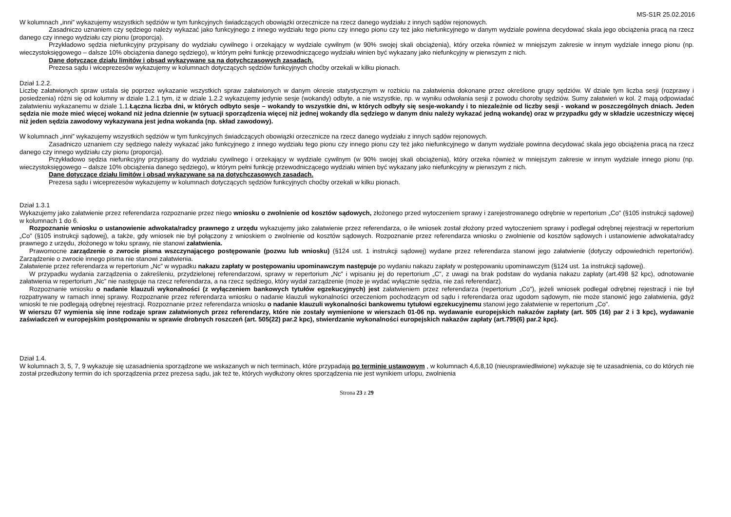MS-S1R 25.02.2016
W kolumnach „inni” wykazujemy wszystkich sędziów w tym funkcyjnych świadczących obowiązki orzecznicze na rzecz danego wydziału z innych sądów rejonowych.
Zasadniczo uznaniem czy sędziego należy wykazać jako funkcyjnego z innego wydziału tego pionu czy innego pionu czy też jako niefunkcyjnego w danym wydziale powinna decydować skala jego obciążenia pracą na rzecz danego czy innego wydziału czy pionu (proporcja).
Przykładowo sędzia niefunkcyjny przypisany do wydziału cywilnego i orzekający w wydziale cywilnym (w 90% swojej skali obciążenia), który orzeka również w mniejszym zakresie w innym wydziale innego pionu (np. wieczystoksięgowego – dalsze 10% obciążenia danego sędziego), w którym pełni funkcję przewodniczącego wydziału winien być wykazany jako niefunkcyjny w pierwszym z nich.
Dane dotyczące działu limitów i obsad wykazywane są na dotychczasowych zasadach.
Prezesa sądu i wiceprezesów wykazujemy w kolumnach dotyczących sędziów funkcyjnych choćby orzekali w kilku pionach.
Dział 1.2.2.
Liczbę załatwionych spraw ustala się poprzez wykazanie wszystkich spraw załatwionych w danym okresie statystycznym w rozbiciu na załatwienia dokonane przez określone grupy sędziów. W dziale tym liczba sesji (rozprawy i posiedzenia) różni się od kolumny w dziale 1.2.1 tym, iż w dziale 1.2.2 wykazujemy jedynie sesje (wokandy) odbyte, a nie wszystkie, np. w wyniku odwołania sesji z powodu choroby sędziów. Sumy załatwień w kol. 2 mają odpowiadać załatwieniu wykazanemu w dziale 1.1.Łączna liczba dni, w których odbyto sesje – wokandy to wszystkie dni, w których odbyły się sesje-wokandy i to niezależnie od liczby sesji - wokand w poszczególnych dniach. Jeden sędzia nie może mieć więcej wokand niż jedna dziennie (w sytuacji sporządzenia więcej niż jednej wokandy dla sędziego w danym dniu należy wykazać jedną wokandę) oraz w przypadku gdy w składzie uczestniczy więcej niż jeden sędzia zawodowy wykazywana jest jedna wokanda (np. skład zawodowy).
W kolumnach „inni” wykazujemy wszystkich sędziów w tym funkcyjnych świadczących obowiązki orzecznicze na rzecz danego wydziału z innych sądów rejonowych.
Zasadniczo uznaniem czy sędziego należy wykazać jako funkcyjnego z innego wydziału tego pionu czy innego pionu czy też jako niefunkcyjnego w danym wydziale powinna decydować skala jego obciążenia pracą na rzecz danego czy innego wydziału czy pionu (proporcja).
Przykładowo sędzia niefunkcyjny przypisany do wydziału cywilnego i orzekający w wydziale cywilnym (w 90% swojej skali obciążenia), który orzeka również w mniejszym zakresie w innym wydziale innego pionu (np. wieczystoksięgowego – dalsze 10% obciążenia danego sędziego), w którym pełni funkcję przewodniczącego wydziału winien być wykazany jako niefunkcyjny w pierwszym z nich.
Dane dotyczące działu limitów i obsad wykazywane są na dotychczasowych zasadach.
Prezesa sądu i wiceprezesów wykazujemy w kolumnach dotyczących sędziów funkcyjnych choćby orzekali w kilku pionach.
Dział 1.3.1
Wykazujemy jako załatwienie przez referendarza rozpoznanie przez niego wniosku o zwolnienie od kosztów sądowych, złożonego przed wytoczeniem sprawy i zarejestrowanego odrębnie w repertorium „Co” (§105 instrukcji sądowej) w kolumnach 1 do 6.
Rozpoznanie wniosku o ustanowienie adwokata/radcy prawnego z urzędu wykazujemy jako załatwienie przez referendarza, o ile wniosek został złożony przed wytoczeniem sprawy i podlegał odrębnej rejestracji w repertorium „Co” (§105 instrukcji sądowej), a także, gdy wniosek nie był połączony z wnioskiem o zwolnienie od kosztów sądowych. Rozpoznanie przez referendarza wniosku o zwolnienie od kosztów sądowych i ustanowienie adwokata/radcy prawnego z urzędu, złożonego w toku sprawy, nie stanowi załatwienia.
Prawomocne zarządzenie o zwrocie pisma wszczynającego postępowanie (pozwu lub wniosku) (§124 ust. 1 instrukcji sądowej) wydane przez referendarza stanowi jego załatwienie (dotyczy odpowiednich repertoriów). Zarządzenie o zwrocie innego pisma nie stanowi załatwienia.
Załatwienie przez referendarza w repertorium „Nc” w wypadku nakazu zapłaty w postępowaniu upominawczym następuje po wydaniu nakazu zapłaty w postępowaniu upominawczym (§124 ust. 1a instrukcji sądowej).
W przypadku wydania zarządzenia o zakreśleniu, przydzielonej referendarzowi, sprawy w repertorium „Nc” i wpisaniu jej do repertorium „C”, z uwagi na brak podstaw do wydania nakazu zapłaty (art.498 §2 kpc), odnotowanie załatwienia w repertorium „Nc” nie następuje na rzecz referendarza, a na rzecz sędziego, który wydał zarządzenie (może je wydać wyłącznie sędzia, nie zaś referendarz).
Rozpoznanie wniosku o nadanie klauzuli wykonalności (z wyłączeniem bankowych tytułów egzekucyjnych) jest załatwieniem przez referendarza (repertorium „Co”), jeżeli wniosek podlegał odrębnej rejestracji i nie był rozpatrywany w ramach innej sprawy. Rozpoznanie przez referendarza wniosku o nadanie klauzuli wykonalności orzeczeniom pochodzącym od sądu i referendarza oraz ugodom sądowym, nie może stanowić jego załatwienia, gdyż wnioski te nie podlegają odrębnej rejestracji. Rozpoznanie przez referendarza wniosku o nadanie klauzuli wykonalności bankowemu tytułowi egzekucyjnemu stanowi jego załatwienie w repertorium „Co”.
W wierszu 07 wymienia się inne rodzaje spraw załatwionych przez referendarzy, które nie zostały wymienione w wierszach 01-06 np. wydawanie europejskich nakazów zapłaty (art. 505 (16) par 2 i 3 kpc), wydawanie zaświadczeń w europejskim postępowaniu w sprawie drobnych roszczeń (art. 505(22) par.2 kpc), stwierdzanie wykonalności europejskich nakazów zapłaty (art.795(6) par.2 kpc).
Dział 1.4.
W kolumnach 3, 5, 7, 9 wykazuje się uzasadnienia sporządzone we wskazanych w nich terminach, które przypadają po terminie ustawowym , w kolumnach 4,6,8,10 (nieusprawiedliwione) wykazuje się te uzasadnienia, co do których nie został przedłużony termin do ich sporządzenia przez prezesa sądu, jak też te, których wydłużony okres sporządzenia nie jest wynikiem urlopu, zwolnienia
Strona 23 z 29